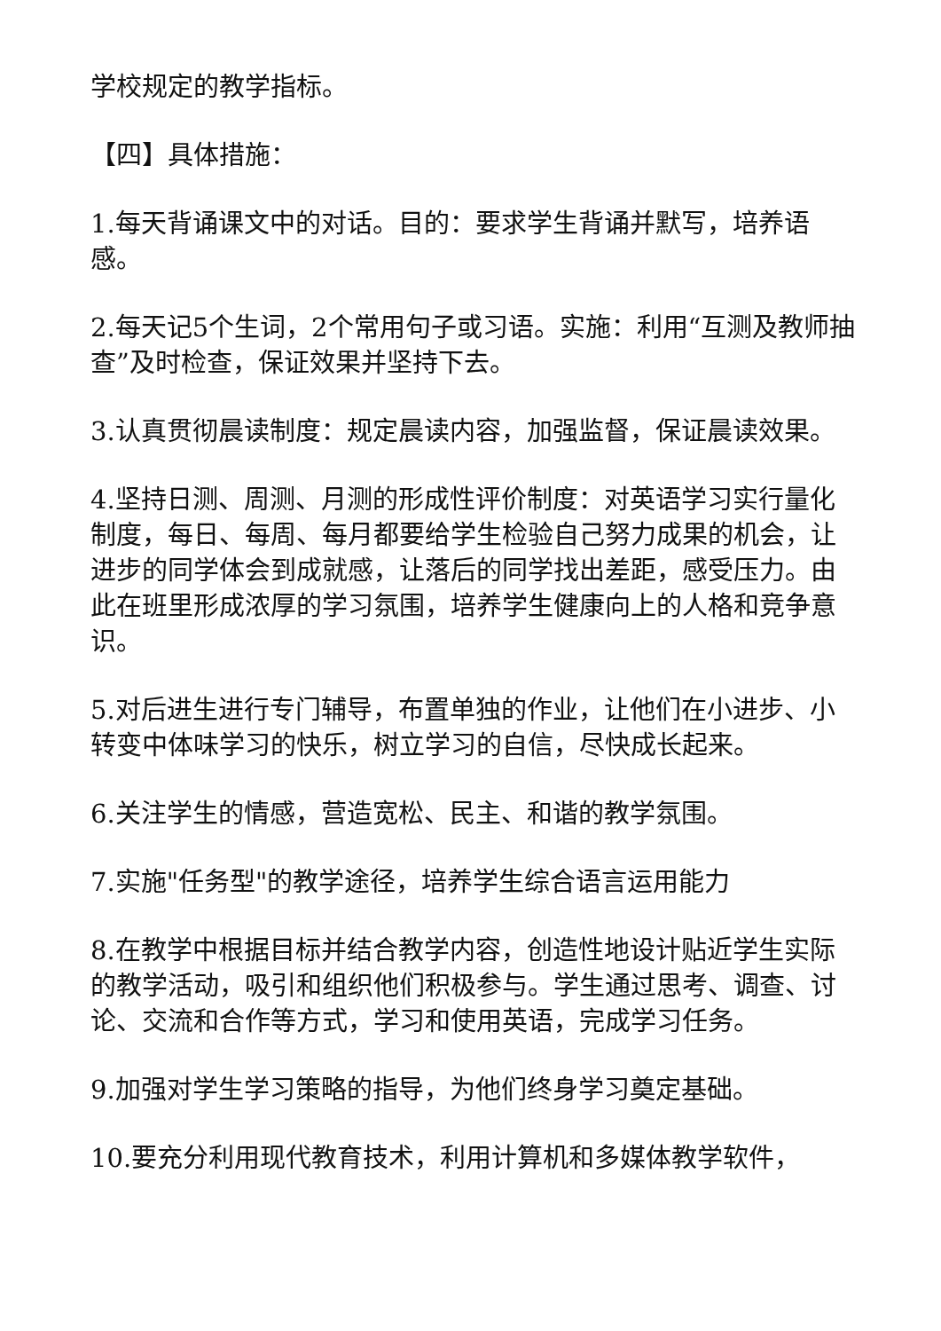学校规定的教学指标。
【四】具体措施：
1.每天背诵课文中的对话。目的：要求学生背诵并默写，培养语感。
2.每天记5个生词，2个常用句子或习语。实施：利用“互测及教师抽查”及时检查，保证效果并坚持下去。
3.认真贯彻晨读制度：规定晨读内容，加强监督，保证晨读效果。
4.坚持日测、周测、月测的形成性评价制度：对英语学习实行量化制度，每日、每周、每月都要给学生检验自己努力成果的机会，让进步的同学体会到成就感，让落后的同学找出差距，感受压力。由此在班里形成浓厚的学习氛围，培养学生健康向上的人格和竞争意识。
5.对后进生进行专门辅导，布置单独的作业，让他们在小进步、小转变中体味学习的快乐，树立学习的自信，尽快成长起来。
6.关注学生的情感，营造宽松、民主、和谐的教学氛围。
7.实施"任务型"的教学途径，培养学生综合语言运用能力
8.在教学中根据目标并结合教学内容，创造性地设计贴近学生实际的教学活动，吸引和组织他们积极参与。学生通过思考、调查、讨论、交流和合作等方式，学习和使用英语，完成学习任务。
9.加强对学生学习策略的指导，为他们终身学习奠定基础。
10.要充分利用现代教育技术，利用计算机和多媒体教学软件，